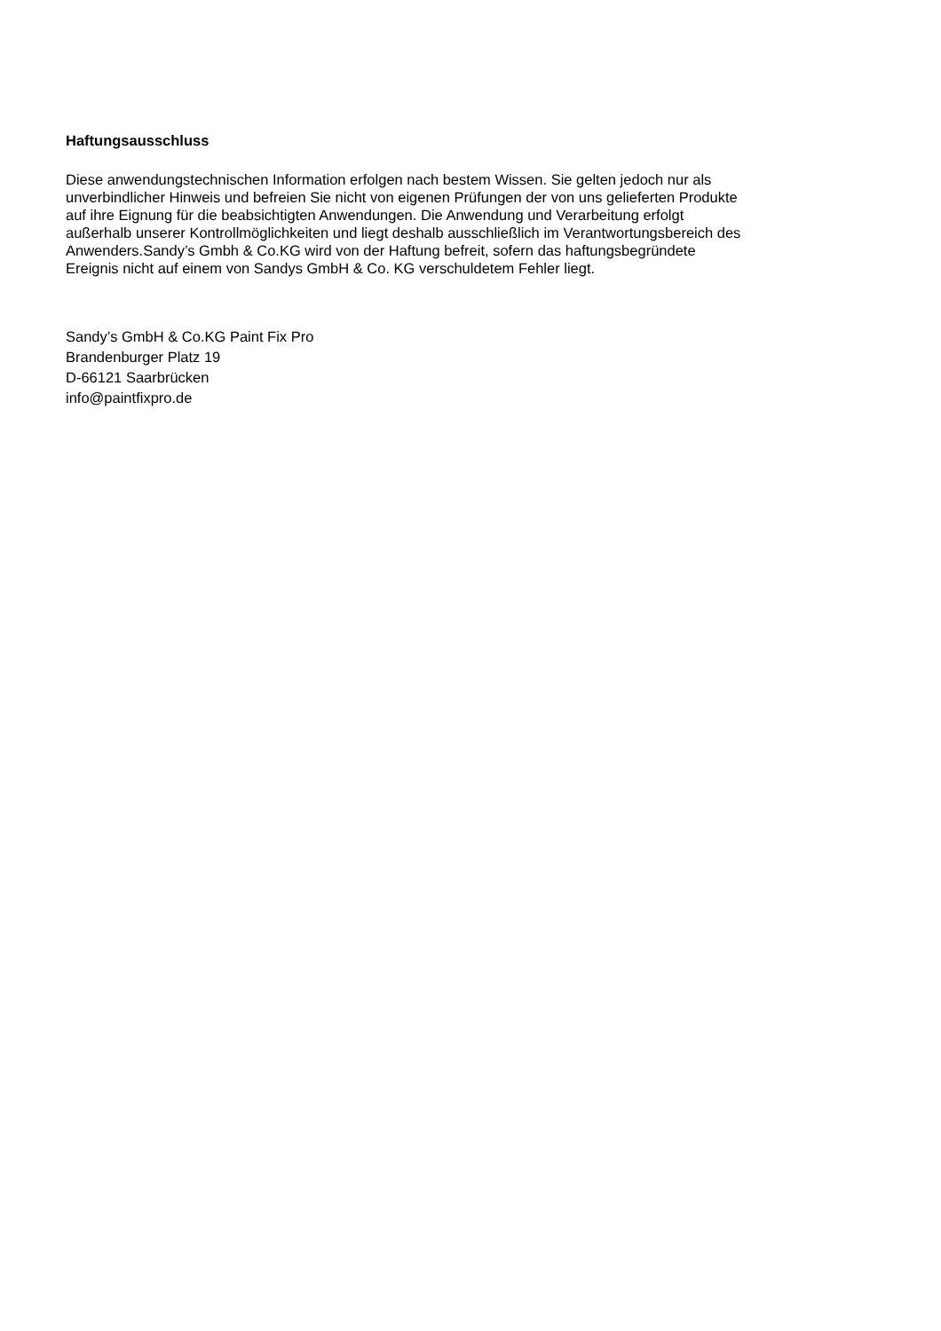Haftungsausschluss
Diese anwendungstechnischen Information erfolgen nach bestem Wissen. Sie gelten jedoch nur als
unverbindlicher Hinweis und befreien Sie nicht von eigenen Prüfungen der von uns gelieferten Produkte
auf ihre Eignung für die beabsichtigten Anwendungen. Die Anwendung und Verarbeitung erfolgt
außerhalb unserer Kontrollmöglichkeiten und liegt deshalb ausschließlich im Verantwortungsbereich des
Anwenders.Sandy’s Gmbh & Co.KG wird von der Haftung befreit, sofern das haftungsbegründete
Ereignis nicht auf einem von Sandys GmbH & Co. KG verschuldetem Fehler liegt.
Sandy’s GmbH & Co.KG Paint Fix Pro
Brandenburger Platz 19
D-66121 Saarbrücken
info@paintfixpro.de